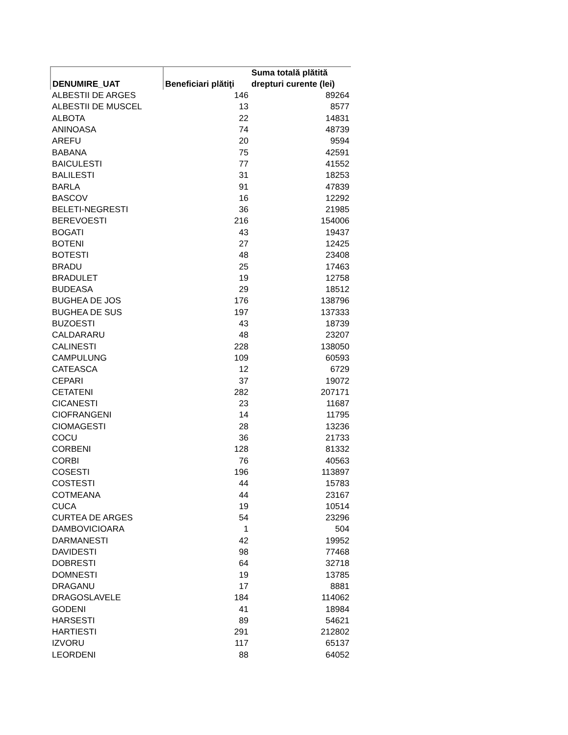| DENUMIRE_UAT | Beneficiari plătiţi | Suma totală plătită drepturi curente (lei) |
| --- | --- | --- |
| ALBESTII DE ARGES | 146 | 89264 |
| ALBESTII DE MUSCEL | 13 | 8577 |
| ALBOTA | 22 | 14831 |
| ANINOASA | 74 | 48739 |
| AREFU | 20 | 9594 |
| BABANA | 75 | 42591 |
| BAICULESTI | 77 | 41552 |
| BALILESTI | 31 | 18253 |
| BARLA | 91 | 47839 |
| BASCOV | 16 | 12292 |
| BELETI-NEGRESTI | 36 | 21985 |
| BEREVOESTI | 216 | 154006 |
| BOGATI | 43 | 19437 |
| BOTENI | 27 | 12425 |
| BOTESTI | 48 | 23408 |
| BRADU | 25 | 17463 |
| BRADULET | 19 | 12758 |
| BUDEASA | 29 | 18512 |
| BUGHEA DE JOS | 176 | 138796 |
| BUGHEA DE SUS | 197 | 137333 |
| BUZOESTI | 43 | 18739 |
| CALDARARU | 48 | 23207 |
| CALINESTI | 228 | 138050 |
| CAMPULUNG | 109 | 60593 |
| CATEASCA | 12 | 6729 |
| CEPARI | 37 | 19072 |
| CETATENI | 282 | 207171 |
| CICANESTI | 23 | 11687 |
| CIOFRANGENI | 14 | 11795 |
| CIOMAGESTI | 28 | 13236 |
| COCU | 36 | 21733 |
| CORBENI | 128 | 81332 |
| CORBI | 76 | 40563 |
| COSESTI | 196 | 113897 |
| COSTESTI | 44 | 15783 |
| COTMEANA | 44 | 23167 |
| CUCA | 19 | 10514 |
| CURTEA DE ARGES | 54 | 23296 |
| DAMBOVICIOARA | 1 | 504 |
| DARMANESTI | 42 | 19952 |
| DAVIDESTI | 98 | 77468 |
| DOBRESTI | 64 | 32718 |
| DOMNESTI | 19 | 13785 |
| DRAGANU | 17 | 8881 |
| DRAGOSLAVELE | 184 | 114062 |
| GODENI | 41 | 18984 |
| HARSESTI | 89 | 54621 |
| HARTIESTI | 291 | 212802 |
| IZVORU | 117 | 65137 |
| LEORDENI | 88 | 64052 |